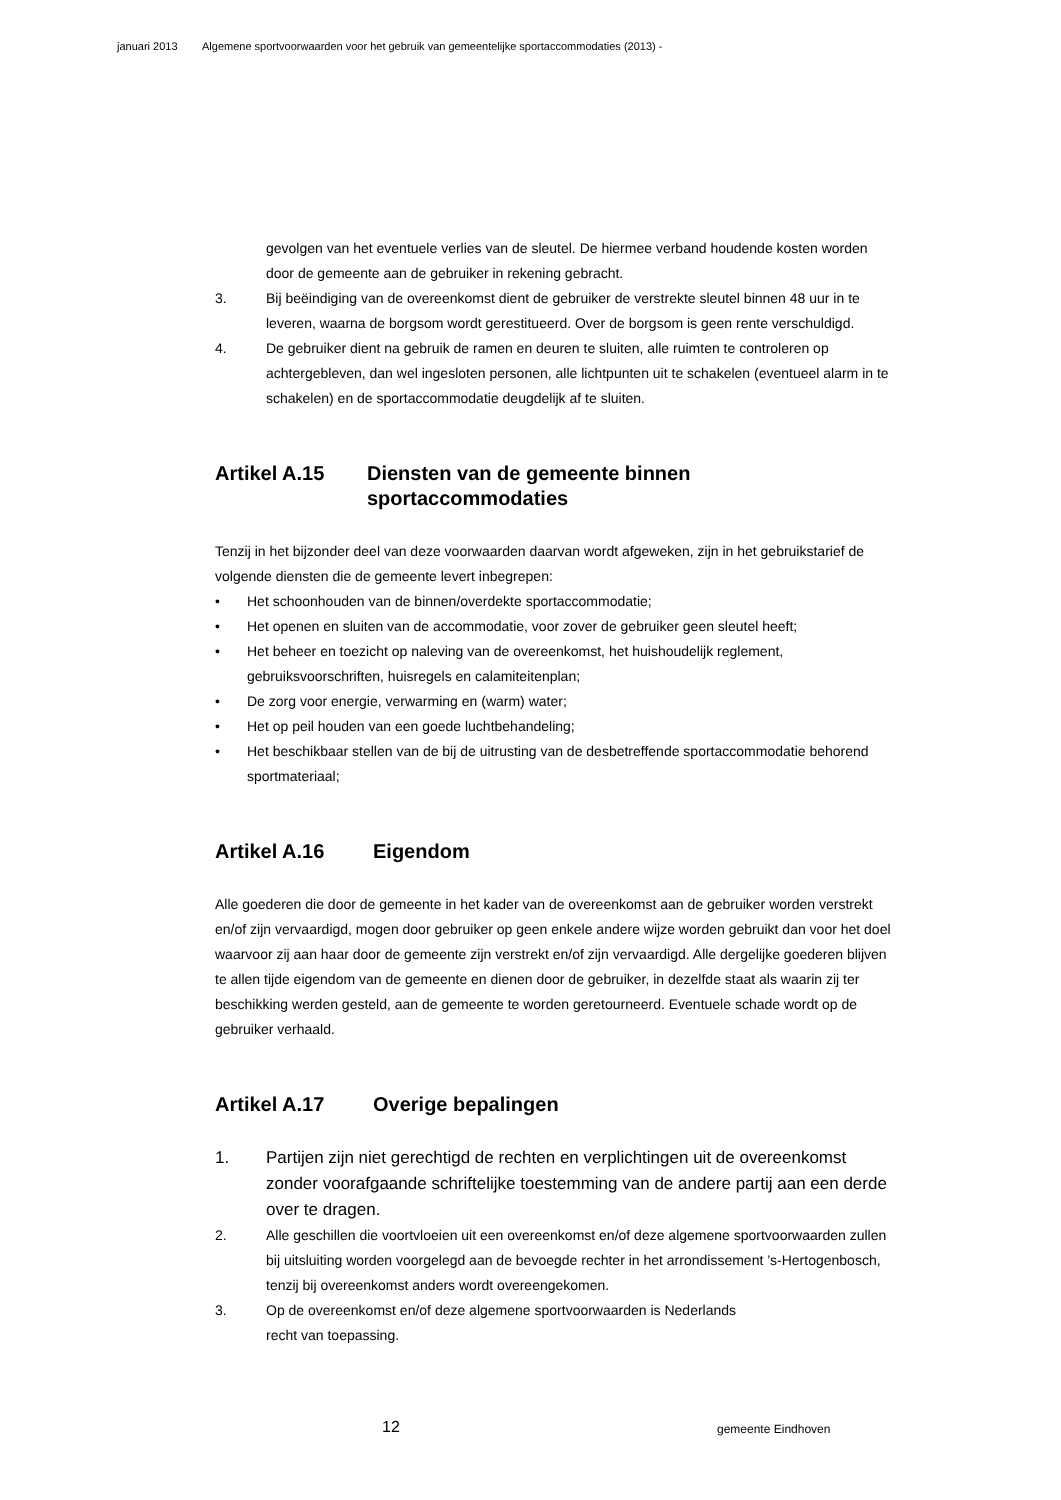januari 2013 Algemene sportvoorwaarden voor het gebruik van gemeentelijke sportaccommodaties (2013) -
gevolgen van het eventuele verlies van de sleutel. De hiermee verband houdende kosten worden door de gemeente aan de gebruiker in rekening gebracht.
3. Bij beëindiging van de overeenkomst dient de gebruiker de verstrekte sleutel binnen 48 uur in te leveren, waarna de borgsom wordt gerestitueerd. Over de borgsom is geen rente verschuldigd.
4. De gebruiker dient na gebruik de ramen en deuren te sluiten, alle ruimten te controleren op achtergebleven, dan wel ingesloten personen, alle lichtpunten uit te schakelen (eventueel alarm in te schakelen) en de sportaccommodatie deugdelijk af te sluiten.
Artikel A.15 Diensten van de gemeente binnen sportaccommodaties
Tenzij in het bijzonder deel van deze voorwaarden daarvan wordt afgeweken, zijn in het gebruikstarief de volgende diensten die de gemeente levert inbegrepen:
• Het schoonhouden van de binnen/overdekte sportaccommodatie;
• Het openen en sluiten van de accommodatie, voor zover de gebruiker geen sleutel heeft;
• Het beheer en toezicht op naleving van de overeenkomst, het huishoudelijk reglement, gebruiksvoorschriften, huisregels en calamiteitenplan;
• De zorg voor energie, verwarming en (warm) water;
• Het op peil houden van een goede luchtbehandeling;
• Het beschikbaar stellen van de bij de uitrusting van de desbetreffende sportaccommodatie behorend sportmateriaal;
Artikel A.16 Eigendom
Alle goederen die door de gemeente in het kader van de overeenkomst aan de gebruiker worden verstrekt en/of zijn vervaardigd, mogen door gebruiker op geen enkele andere wijze worden gebruikt dan voor het doel waarvoor zij aan haar door de gemeente zijn verstrekt en/of zijn vervaardigd. Alle dergelijke goederen blijven te allen tijde eigendom van de gemeente en dienen door de gebruiker, in dezelfde staat als waarin zij ter beschikking werden gesteld, aan de gemeente te worden geretourneerd. Eventuele schade wordt op de gebruiker verhaald.
Artikel A.17 Overige bepalingen
1. Partijen zijn niet gerechtigd de rechten en verplichtingen uit de overeenkomst zonder voorafgaande schriftelijke toestemming van de andere partij aan een derde over te dragen.
2. Alle geschillen die voortvloeien uit een overeenkomst en/of deze algemene sportvoorwaarden zullen bij uitsluiting worden voorgelegd aan de bevoegde rechter in het arrondissement ’s-Hertogenbosch, tenzij bij overeenkomst anders wordt overeengekomen.
3. Op de overeenkomst en/of deze algemene sportvoorwaarden is Nederlands
recht van toepassing.
12 gemeente Eindhoven